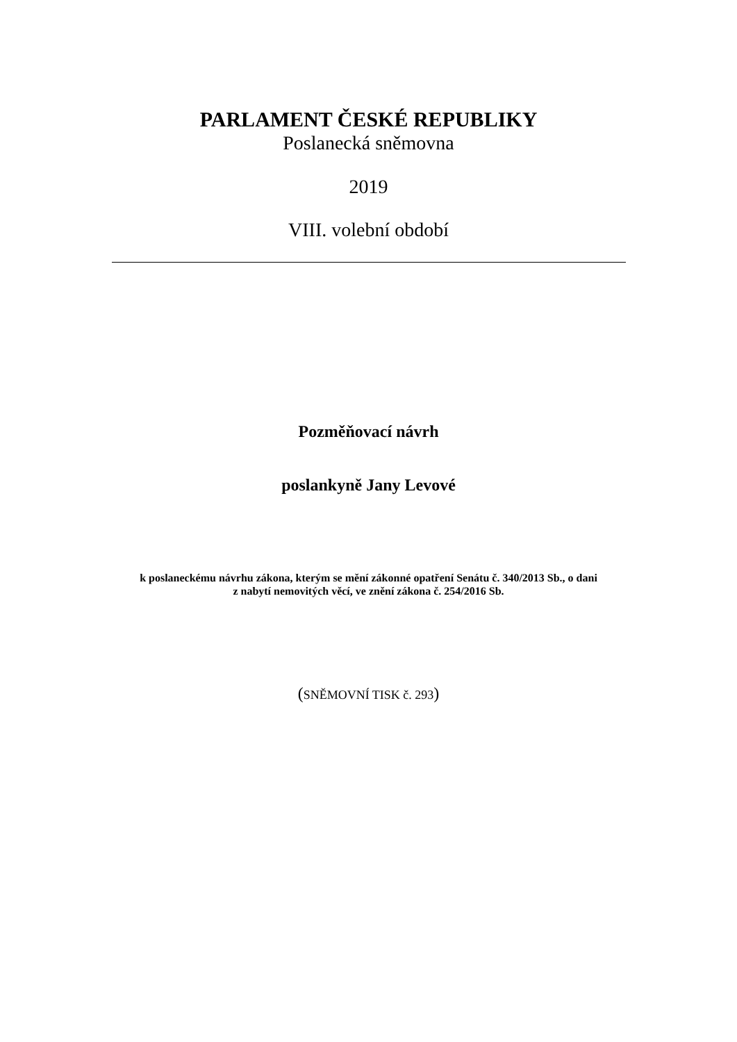PARLAMENT ČESKÉ REPUBLIKY
Poslanecká sněmovna
2019
VIII. volební období
Pozměňovací návrh
poslankyně Jany Levové
k poslaneckému návrhu zákona, kterým se mění zákonné opatření Senátu č. 340/2013 Sb., o dani
z nabytí nemovitých věcí, ve znění zákona č. 254/2016 Sb.
(SNĚMOVNÍ TISK č. 293)